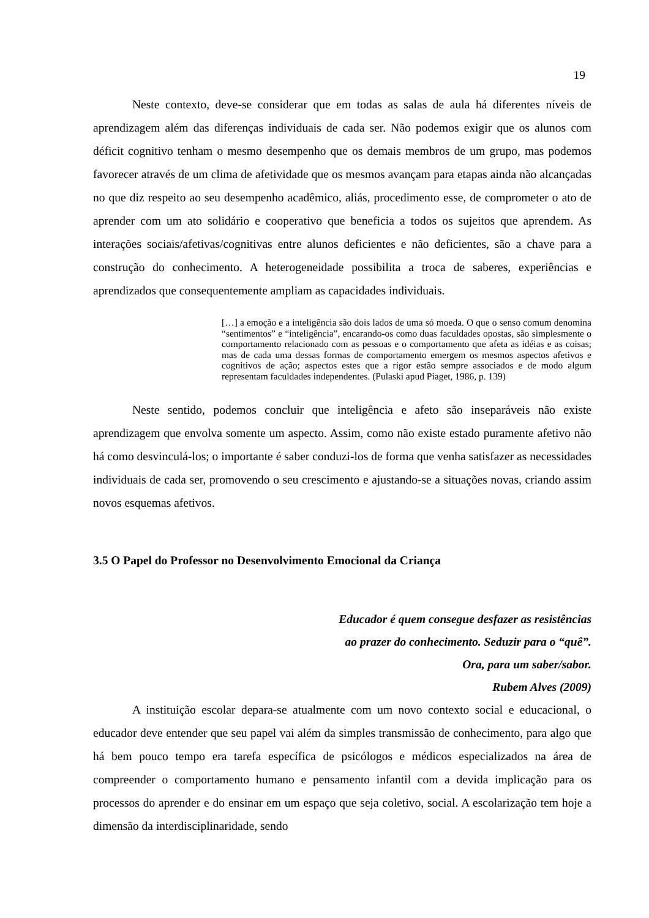19
Neste contexto, deve-se considerar que em todas as salas de aula há diferentes níveis de aprendizagem além das diferenças individuais de cada ser. Não podemos exigir que os alunos com déficit cognitivo tenham o mesmo desempenho que os demais membros de um grupo, mas podemos favorecer através de um clima de afetividade que os mesmos avançam para etapas ainda não alcançadas no que diz respeito ao seu desempenho acadêmico, aliás, procedimento esse, de comprometer o ato de aprender com um ato solidário e cooperativo que beneficia a todos os sujeitos que aprendem. As interações sociais/afetivas/cognitivas entre alunos deficientes e não deficientes, são a chave para a construção do conhecimento. A heterogeneidade possibilita a troca de saberes, experiências e aprendizados que consequentemente ampliam as capacidades individuais.
[…] a emoção e a inteligência são dois lados de uma só moeda. O que o senso comum denomina “sentimentos” e “inteligência”, encarando-os como duas faculdades opostas, são simplesmente o comportamento relacionado com as pessoas e o comportamento que afeta as idéias e as coisas; mas de cada uma dessas formas de comportamento emergem os mesmos aspectos afetivos e cognitivos de ação; aspectos estes que a rigor estão sempre associados e de modo algum representam faculdades independentes. (Pulaski apud Piaget, 1986, p. 139)
Neste sentido, podemos concluir que inteligência e afeto são inseparáveis não existe aprendizagem que envolva somente um aspecto. Assim, como não existe estado puramente afetivo não há como desvinculá-los; o importante é saber conduzi-los de forma que venha satisfazer as necessidades individuais de cada ser, promovendo o seu crescimento e ajustando-se a situações novas, criando assim novos esquemas afetivos.
3.5 O Papel do Professor no Desenvolvimento Emocional da Criança
Educador é quem consegue desfazer as resistências
ao prazer do conhecimento. Seduzir para o “quê”.
Ora, para um saber/sabor.
Rubem Alves (2009)
A instituição escolar depara-se atualmente com um novo contexto social e educacional, o educador deve entender que seu papel vai além da simples transmissão de conhecimento, para algo que há bem pouco tempo era tarefa específica de psicólogos e médicos especializados na área de compreender o comportamento humano e pensamento infantil com a devida implicação para os processos do aprender e do ensinar em um espaço que seja coletivo, social. A escolarização tem hoje a dimensão da interdisciplinaridade, sendo